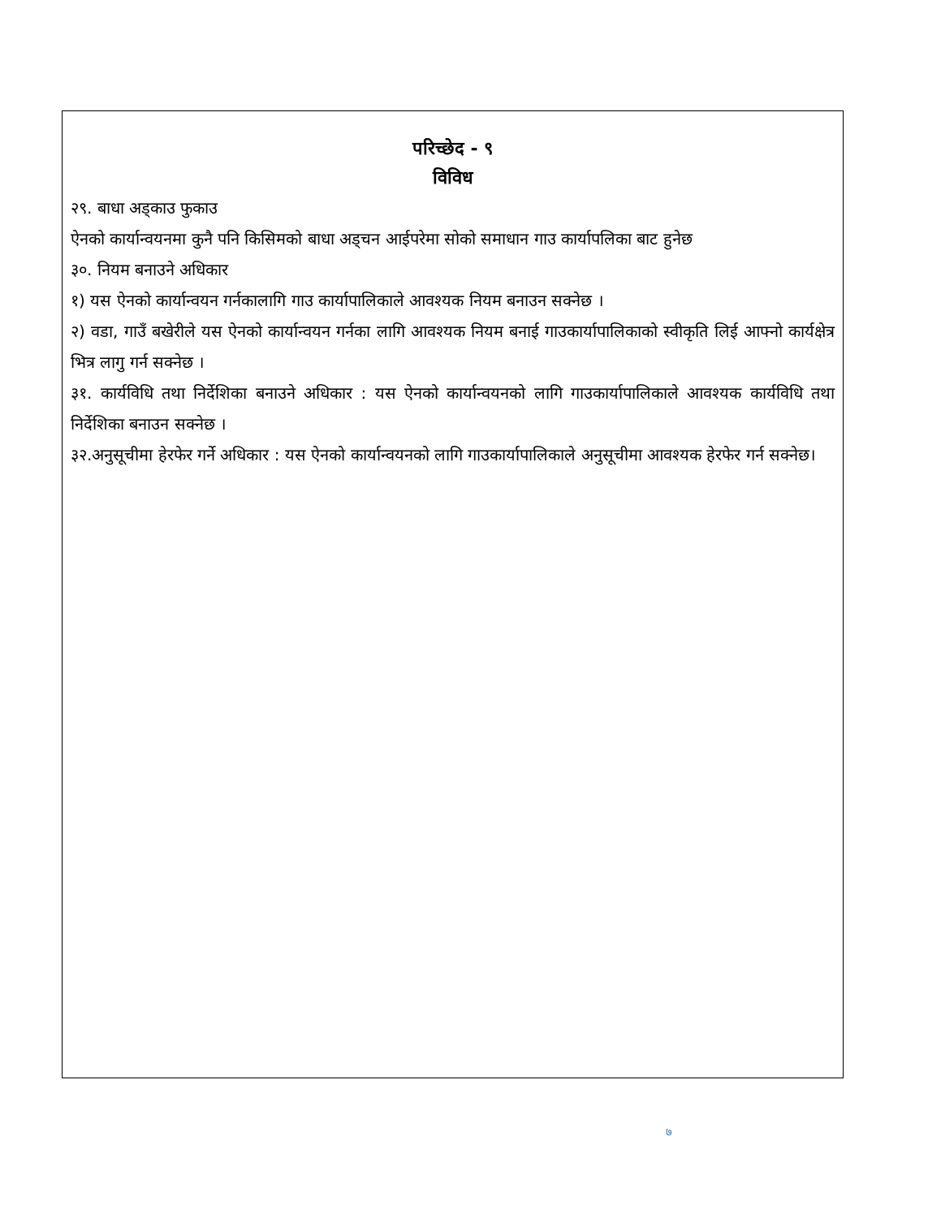परिच्छेद - ९
विविध
२९. बाधा अड्काउ फुकाउ
ऐनको कार्यान्वयनमा कुनै पनि किसिमको बाधा अड्चन आईपरेमा सोको समाधान गाउ कार्यापलिका बाट हुनेछ
३०. नियम बनाउने अधिकार
१) यस ऐनको कार्यान्वयन गर्नकालागि गाउ कार्यापालिकाले आवश्यक नियम बनाउन सक्नेछ ।
२) वडा, गाउँ बखेरीले यस ऐनको कार्यान्वयन गर्नका लागि आवश्यक नियम बनाई गाउकार्यापालिकाको स्वीकृति लिई आफ्नो कार्यक्षेत्र भित्र लागु गर्न सक्नेछ ।
३१. कार्यविधि तथा निर्देशिका बनाउने अधिकार : यस ऐनको कार्यान्वयनको लागि गाउकार्यापालिकाले आवश्यक कार्यविधि तथा निर्देशिका बनाउन सक्नेछ ।
३२.अनुसूचीमा हेरफेर गर्ने अधिकार : यस ऐनको कार्यान्वयनको लागि गाउकार्यापालिकाले अनुसूचीमा आवश्यक हेरफेर गर्न सक्नेछ।
७